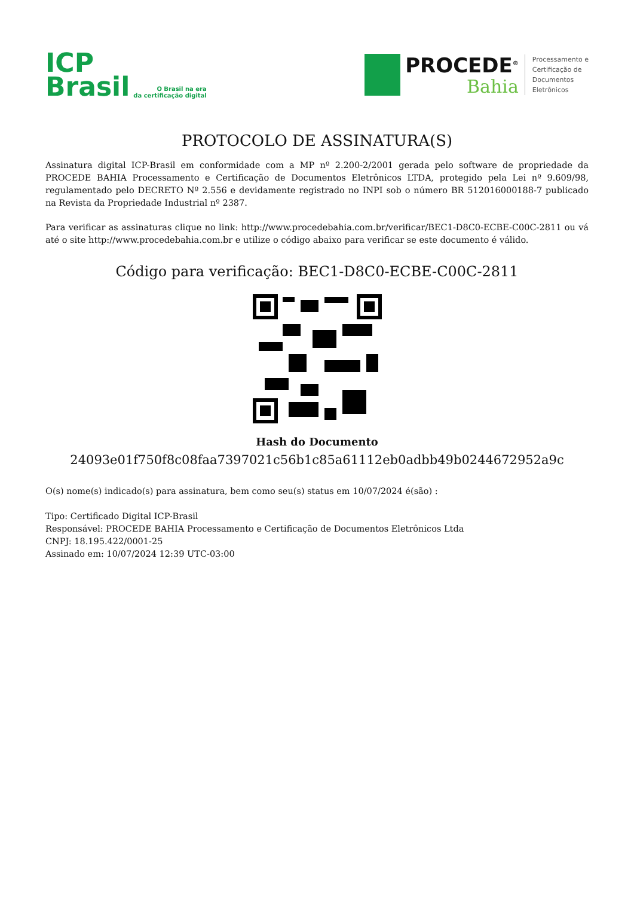ICP
Brasil
O Brasil na era
da certificação digital
PROCEDE<sup>®</sup>
Bahia
Processamento e
Certificação de
Documentos
Eletrônicos
PROTOCOLO DE ASSINATURA(S)
Assinatura digital ICP-Brasil em conformidade com a MP nº 2.200-2/2001 gerada pelo software de propriedade da PROCEDE BAHIA Processamento e Certificação de Documentos Eletrônicos LTDA, protegido pela Lei nº 9.609/98, regulamentado pelo DECRETO Nº 2.556 e devidamente registrado no INPI sob o número BR 512016000188-7 publicado na Revista da Propriedade Industrial nº 2387.
Para verificar as assinaturas clique no link: http://www.procedebahia.com.br/verificar/BEC1-D8C0-ECBE-C00C-2811 ou vá até o site http://www.procedebahia.com.br e utilize o código abaixo para verificar se este documento é válido.
Código para verificação: BEC1-D8C0-ECBE-C00C-2811
Hash do Documento
24093e01f750f8c08faa7397021c56b1c85a61112eb0adbb49b0244672952a9c
O(s) nome(s) indicado(s) para assinatura, bem como seu(s) status em 10/07/2024 é(são) :
Tipo: Certificado Digital ICP-Brasil
Responsável: PROCEDE BAHIA Processamento e Certificação de Documentos Eletrônicos Ltda
CNPJ: 18.195.422/0001-25
Assinado em: 10/07/2024 12:39 UTC-03:00